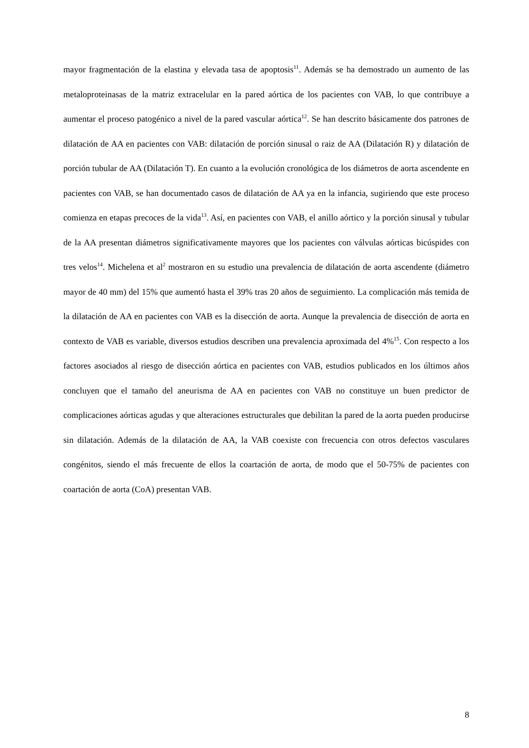mayor fragmentación de la elastina y elevada tasa de apoptosis<sup>11</sup>. Además se ha demostrado un aumento de las metaloproteinasas de la matriz extracelular en la pared aórtica de los pacientes con VAB, lo que contribuye a aumentar el proceso patogénico a nivel de la pared vascular aórtica<sup>12</sup>. Se han descrito básicamente dos patrones de dilatación de AA en pacientes con VAB: dilatación de porción sinusal o raiz de AA (Dilatación R) y dilatación de porción tubular de AA (Dilatación T). En cuanto a la evolución cronológica de los diámetros de aorta ascendente en pacientes con VAB, se han documentado casos de dilatación de AA ya en la infancia, sugiriendo que este proceso comienza en etapas precoces de la vida<sup>13</sup>. Así, en pacientes con VAB, el anillo aórtico y la porción sinusal y tubular de la AA presentan diámetros significativamente mayores que los pacientes con válvulas aórticas bicúspides con tres velos<sup>14</sup>. Michelena et al<sup>2</sup> mostraron en su estudio una prevalencia de dilatación de aorta ascendente (diámetro mayor de 40 mm) del 15% que aumentó hasta el 39% tras 20 años de seguimiento. La complicación más temida de la dilatación de AA en pacientes con VAB es la disección de aorta. Aunque la prevalencia de disección de aorta en contexto de VAB es variable, diversos estudios describen una prevalencia aproximada del 4%<sup>15</sup>. Con respecto a los factores asociados al riesgo de disección aórtica en pacientes con VAB, estudios publicados en los últimos años concluyen que el tamaño del aneurisma de AA en pacientes con VAB no constituye un buen predictor de complicaciones aórticas agudas y que alteraciones estructurales que debilitan la pared de la aorta pueden producirse sin dilatación. Además de la dilatación de AA, la VAB coexiste con frecuencia con otros defectos vasculares congénitos, siendo el más frecuente de ellos la coartación de aorta, de modo que el 50-75% de pacientes con coartación de aorta (CoA) presentan VAB.
8